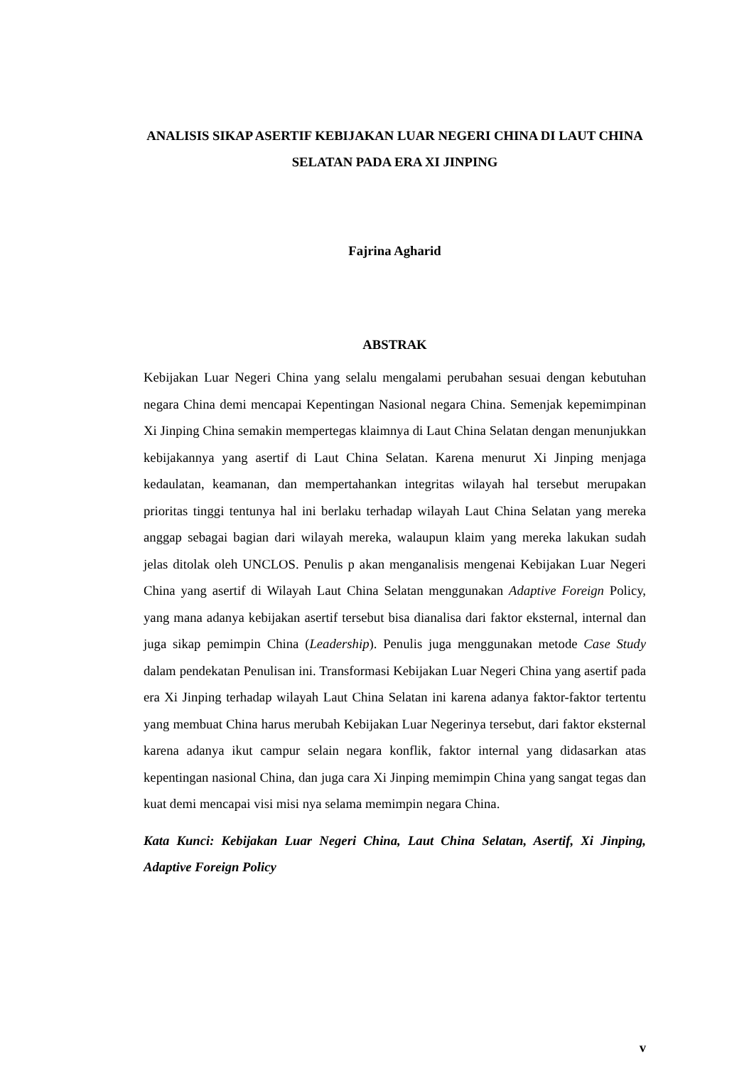ANALISIS SIKAP ASERTIF KEBIJAKAN LUAR NEGERI CHINA DI LAUT CHINA SELATAN PADA ERA XI JINPING
Fajrina Agharid
ABSTRAK
Kebijakan Luar Negeri China yang selalu mengalami perubahan sesuai dengan kebutuhan negara China demi mencapai Kepentingan Nasional negara China. Semenjak kepemimpinan Xi Jinping China semakin mempertegas klaimnya di Laut China Selatan dengan menunjukkan kebijakannya yang asertif di Laut China Selatan. Karena menurut Xi Jinping menjaga kedaulatan, keamanan, dan mempertahankan integritas wilayah hal tersebut merupakan prioritas tinggi tentunya hal ini berlaku terhadap wilayah Laut China Selatan yang mereka anggap sebagai bagian dari wilayah mereka, walaupun klaim yang mereka lakukan sudah jelas ditolak oleh UNCLOS. Penulis p akan menganalisis mengenai Kebijakan Luar Negeri China yang asertif di Wilayah Laut China Selatan menggunakan Adaptive Foreign Policy, yang mana adanya kebijakan asertif tersebut bisa dianalisa dari faktor eksternal, internal dan juga sikap pemimpin China (Leadership). Penulis juga menggunakan metode Case Study dalam pendekatan Penulisan ini. Transformasi Kebijakan Luar Negeri China yang asertif pada era Xi Jinping terhadap wilayah Laut China Selatan ini karena adanya faktor-faktor tertentu yang membuat China harus merubah Kebijakan Luar Negerinya tersebut, dari faktor eksternal karena adanya ikut campur selain negara konflik, faktor internal yang didasarkan atas kepentingan nasional China, dan juga cara Xi Jinping memimpin China yang sangat tegas dan kuat demi mencapai visi misi nya selama memimpin negara China.
Kata Kunci: Kebijakan Luar Negeri China, Laut China Selatan, Asertif, Xi Jinping, Adaptive Foreign Policy
v